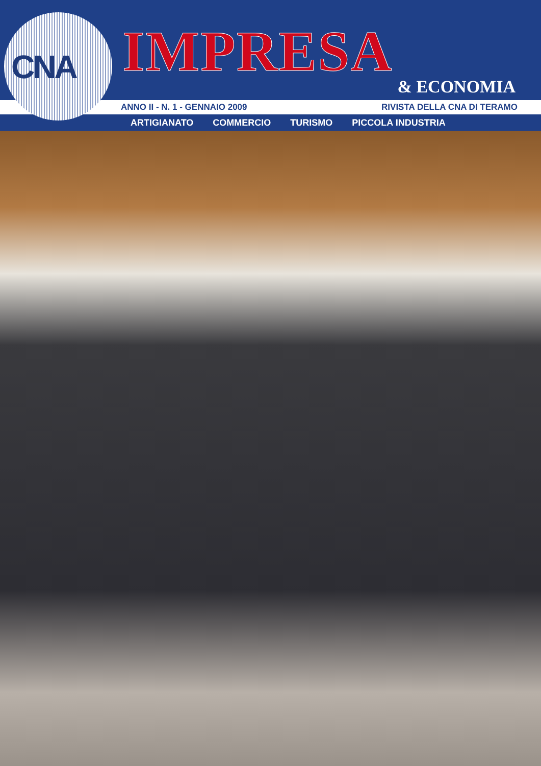CNA
IMPRESA
& ECONOMIA
ANNO II - N. 1 - GENNAIO 2009 RIVISTA DELLA CNA DI TERAMO
ARTIGIANATO COMMERCIO TURISMO PICCOLA INDUSTRIA